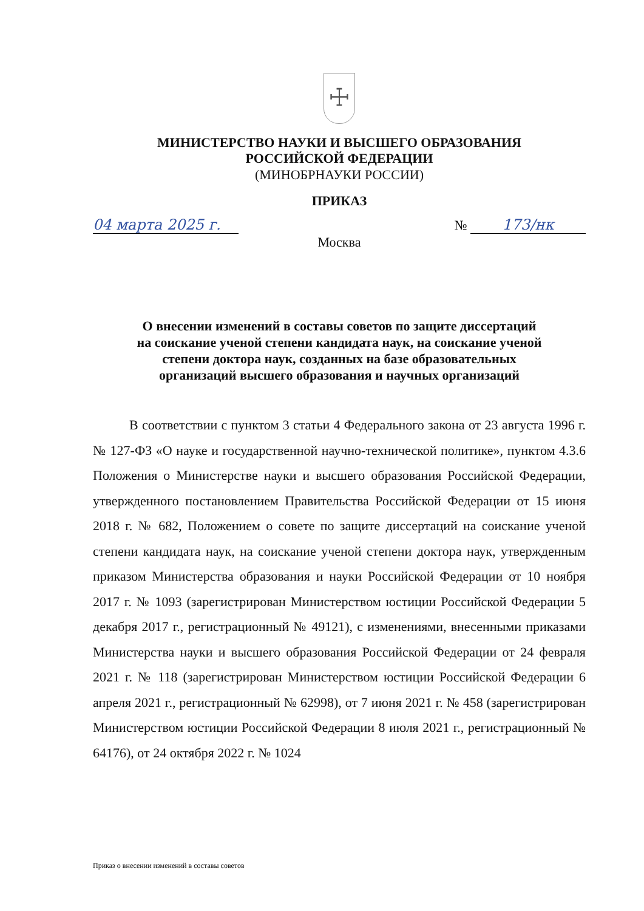☩
МИНИСТЕРСТВО НАУКИ И ВЫСШЕГО ОБРАЗОВАНИЯ
РОССИЙСКОЙ ФЕДЕРАЦИИ
(МИНОБРНАУКИ РОССИИ)
ПРИКАЗ
04 марта 2025 г. № 173/нк
Москва
О внесении изменений в составы советов по защите диссертаций
на соискание ученой степени кандидата наук, на соискание ученой
степени доктора наук, созданных на базе образовательных
организаций высшего образования и научных организаций
В соответствии с пунктом 3 статьи 4 Федерального закона от 23 августа 1996 г. № 127-ФЗ «О науке и государственной научно-технической политике», пунктом 4.3.6 Положения о Министерстве науки и высшего образования Российской Федерации, утвержденного постановлением Правительства Российской Федерации от 15 июня 2018 г. № 682, Положением о совете по защите диссертаций на соискание ученой степени кандидата наук, на соискание ученой степени доктора наук, утвержденным приказом Министерства образования и науки Российской Федерации от 10 ноября 2017 г. № 1093 (зарегистрирован Министерством юстиции Российской Федерации 5 декабря 2017 г., регистрационный № 49121), с изменениями, внесенными приказами Министерства науки и высшего образования Российской Федерации от 24 февраля 2021 г. № 118 (зарегистрирован Министерством юстиции Российской Федерации 6 апреля 2021 г., регистрационный № 62998), от 7 июня 2021 г. № 458 (зарегистрирован Министерством юстиции Российской Федерации 8 июля 2021 г., регистрационный № 64176), от 24 октября 2022 г. № 1024
Приказ о внесении изменений в составы советов